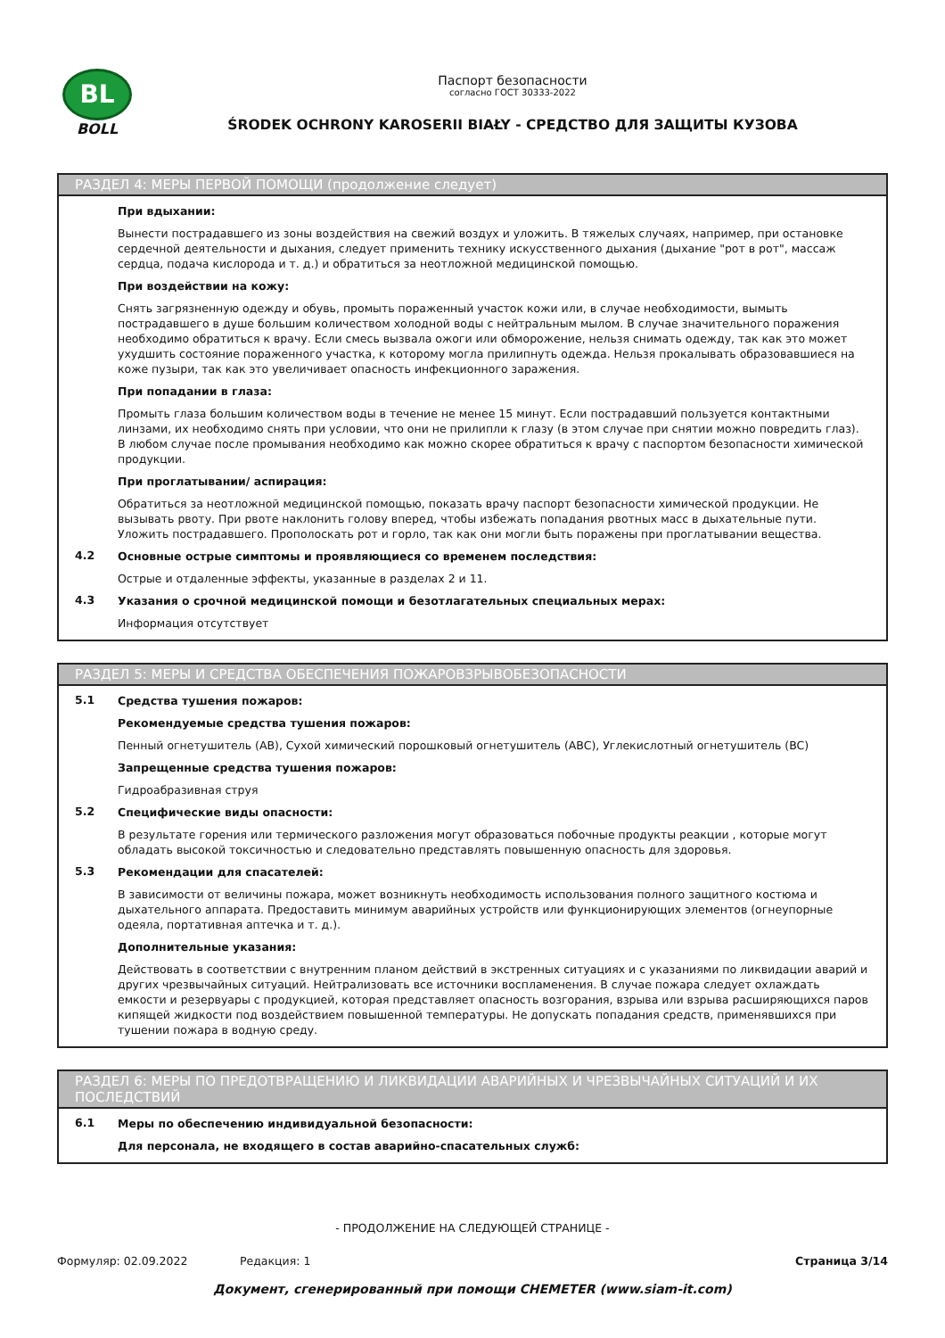BL
BOLL
Паспорт безопасности
согласно ГОСТ 30333-2022
ŚRODEK OCHRONY KAROSERII BIAŁY - СРЕДСТВО ДЛЯ ЗАЩИТЫ КУЗОВА
РАЗДЕЛ 4: МЕРЫ ПЕРВОЙ ПОМОЩИ (продолжение следует)
При вдыхании:
Вынести пострадавшего из зоны воздействия на свежий воздух и уложить. В тяжелых случаях, например, при остановке сердечной деятельности и дыхания, следует применить технику искусственного дыхания (дыхание "рот в рот", массаж сердца, подача кислорода и т. д.) и обратиться за неотложной медицинской помощью.
При воздействии на кожу:
Снять загрязненную одежду и обувь, промыть пораженный участок кожи или, в случае необходимости, вымыть пострадавшего в душе большим количеством холодной воды с нейтральным мылом. В случае значительного поражения необходимо обратиться к врачу. Если смесь вызвала ожоги или обморожение, нельзя снимать одежду, так как это может ухудшить состояние пораженного участка, к которому могла прилипнуть одежда. Нельзя прокалывать образовавшиеся на коже пузыри, так как это увеличивает опасность инфекционного заражения.
При попадании в глаза:
Промыть глаза большим количеством воды в течение не менее 15 минут. Если пострадавший пользуется контактными линзами, их необходимо снять при условии, что они не прилипли к глазу (в этом случае при снятии можно повредить глаз). В любом случае после промывания необходимо как можно скорее обратиться к врачу с паспортом безопасности химической продукции.
При проглатывании/ аспирация:
Обратиться за неотложной медицинской помощью, показать врачу паспорт безопасности химической продукции. Не вызывать рвоту. При рвоте наклонить голову вперед, чтобы избежать попадания рвотных масс в дыхательные пути. Уложить пострадавшего. Прополоскать рот и горло, так как они могли быть поражены при проглатывании вещества.
4.2
Основные острые симптомы и проявляющиеся со временем последствия:
Острые и отдаленные эффекты, указанные в разделах 2 и 11.
4.3
Указания о срочной медицинской помощи и безотлагательных специальных мерах:
Информация отсутствует
РАЗДЕЛ 5: МЕРЫ И СРЕДСТВА ОБЕСПЕЧЕНИЯ ПОЖАРОВЗРЫВОБЕЗОПАСНОСТИ
5.1
Средства тушения пожаров:
Рекомендуемые средства тушения пожаров:
Пенный огнетушитель (AB), Сухой химический порошковый огнетушитель (ABC), Углекислотный огнетушитель (BC)
Запрещенные средства тушения пожаров:
Гидроабразивная струя
5.2
Специфические виды опасности:
В результате горения или термического разложения могут образоваться побочные продукты реакции , которые могут обладать высокой токсичностью и следовательно представлять повышенную опасность для здоровья.
5.3
Рекомендации для спасателей:
В зависимости от величины пожара, может возникнуть необходимость использования полного защитного костюма и дыхательного аппарата. Предоставить минимум аварийных устройств или функционирующих элементов (огнеупорные одеяла, портативная аптечка и т. д.).
Дополнительные указания:
Действовать в соответствии с внутренним планом действий в экстренных ситуациях и с указаниями по ликвидации аварий и других чрезвычайных ситуаций. Нейтрализовать все источники воспламенения. В случае пожара следует охлаждать емкости и резервуары с продукцией, которая представляет опасность возгорания, взрыва или взрыва расширяющихся паров кипящей жидкости под воздействием повышенной температуры. Не допускать попадания средств, применявшихся при тушении пожара в водную среду.
РАЗДЕЛ 6: МЕРЫ ПО ПРЕДОТВРАЩЕНИЮ И ЛИКВИДАЦИИ АВАРИЙНЫХ И ЧРЕЗВЫЧАЙНЫХ СИТУАЦИЙ И ИХ ПОСЛЕДСТВИЙ
6.1
Меры по обеспечению индивидуальной безопасности:
Для персонала, не входящего в состав аварийно-спасательных служб:
- ПРОДОЛЖЕНИЕ НА СЛЕДУЮЩЕЙ СТРАНИЦЕ -
Формуляр: 02.09.2022 Редакция: 1 Страница 3/14
Документ, сгенерированный при помощи CHEMETER (www.siam-it.com)